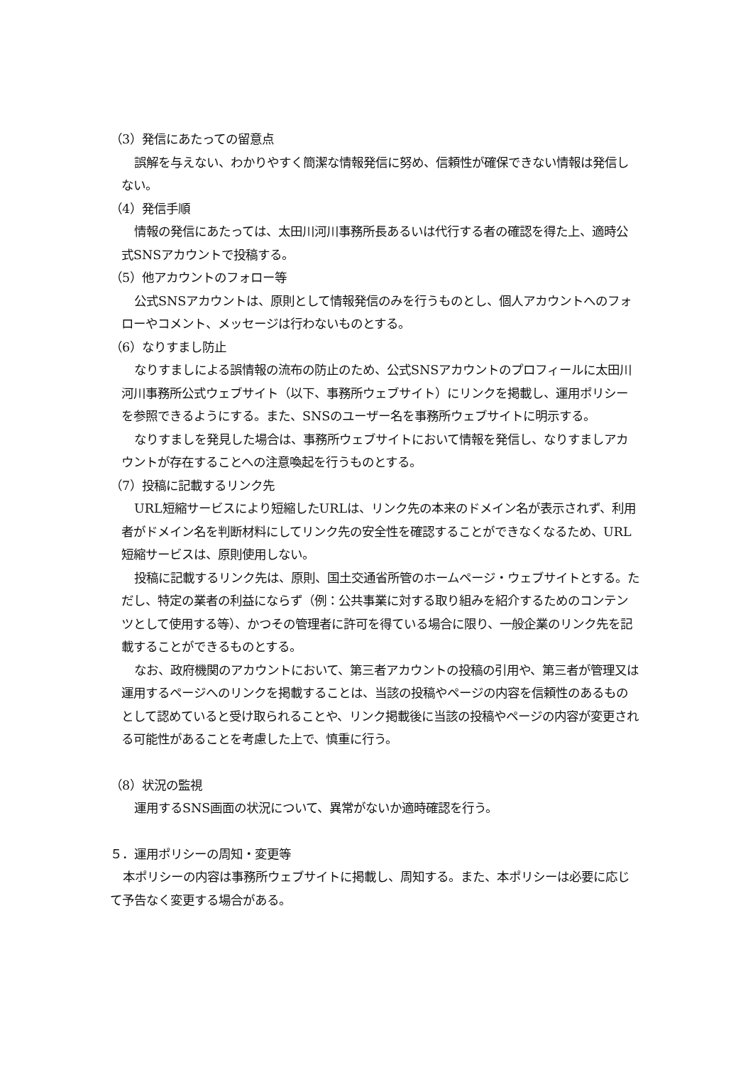（3）発信にあたっての留意点
誤解を与えない、わかりやすく簡潔な情報発信に努め、信頼性が確保できない情報は発信しない。
（4）発信手順
情報の発信にあたっては、太田川河川事務所長あるいは代行する者の確認を得た上、適時公式SNSアカウントで投稿する。
（5）他アカウントのフォロー等
公式SNSアカウントは、原則として情報発信のみを行うものとし、個人アカウントへのフォローやコメント、メッセージは行わないものとする。
（6）なりすまし防止
なりすましによる誤情報の流布の防止のため、公式SNSアカウントのプロフィールに太田川河川事務所公式ウェブサイト（以下、事務所ウェブサイト）にリンクを掲載し、運用ポリシーを参照できるようにする。また、SNSのユーザー名を事務所ウェブサイトに明示する。
なりすましを発見した場合は、事務所ウェブサイトにおいて情報を発信し、なりすましアカウントが存在することへの注意喚起を行うものとする。
（7）投稿に記載するリンク先
URL短縮サービスにより短縮したURLは、リンク先の本来のドメイン名が表示されず、利用者がドメイン名を判断材料にしてリンク先の安全性を確認することができなくなるため、URL短縮サービスは、原則使用しない。
投稿に記載するリンク先は、原則、国土交通省所管のホームページ・ウェブサイトとする。ただし、特定の業者の利益にならず（例：公共事業に対する取り組みを紹介するためのコンテンツとして使用する等）、かつその管理者に許可を得ている場合に限り、一般企業のリンク先を記載することができるものとする。
なお、政府機関のアカウントにおいて、第三者アカウントの投稿の引用や、第三者が管理又は運用するページへのリンクを掲載することは、当該の投稿やページの内容を信頼性のあるものとして認めていると受け取られることや、リンク掲載後に当該の投稿やページの内容が変更される可能性があることを考慮した上で、慎重に行う。
（8）状況の監視
運用するSNS画面の状況について、異常がないか適時確認を行う。
５．運用ポリシーの周知・変更等
本ポリシーの内容は事務所ウェブサイトに掲載し、周知する。また、本ポリシーは必要に応じて予告なく変更する場合がある。